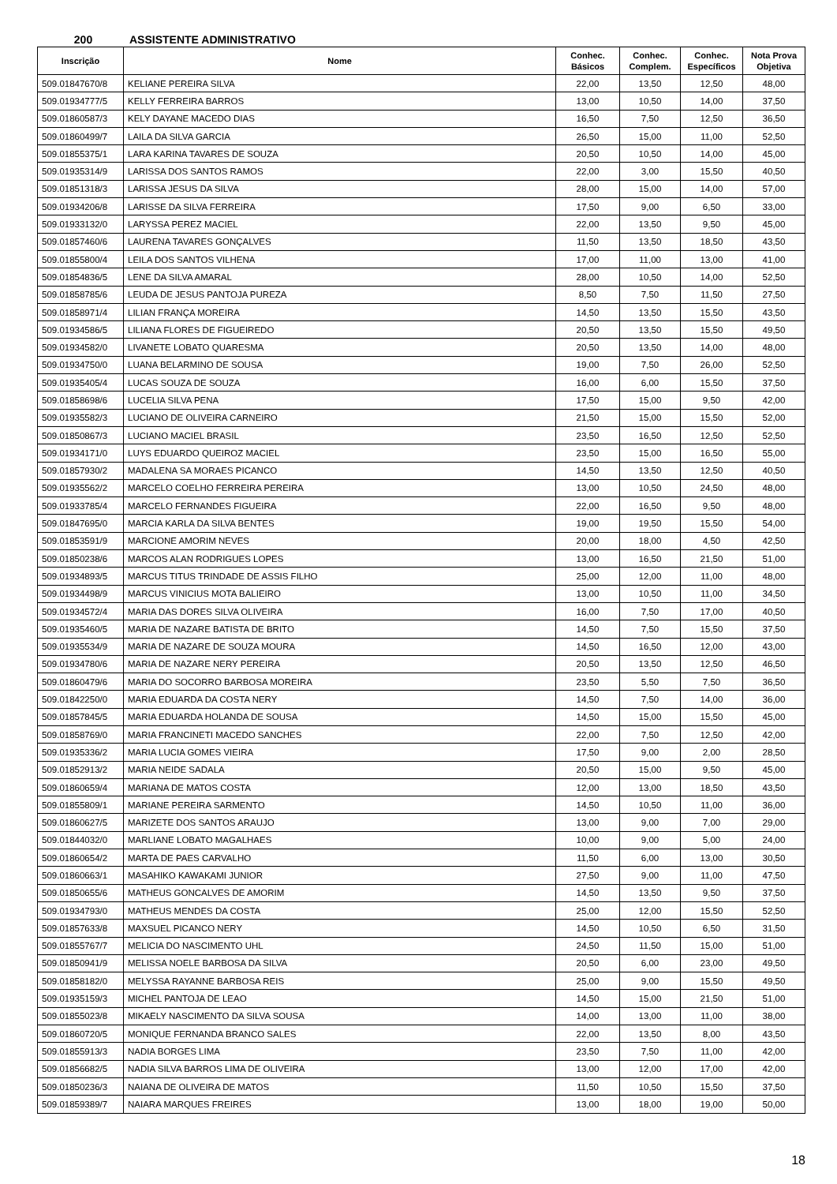200 ASSISTENTE ADMINISTRATIVO
| Inscrição | Nome | Conhec. Básicos | Conhec. Complem. | Conhec. Específicos | Nota Prova Objetiva |
| --- | --- | --- | --- | --- | --- |
| 509.01847670/8 | KELIANE PEREIRA SILVA | 22,00 | 13,50 | 12,50 | 48,00 |
| 509.01934777/5 | KELLY FERREIRA BARROS | 13,00 | 10,50 | 14,00 | 37,50 |
| 509.01860587/3 | KELY DAYANE MACEDO DIAS | 16,50 | 7,50 | 12,50 | 36,50 |
| 509.01860499/7 | LAILA DA SILVA GARCIA | 26,50 | 15,00 | 11,00 | 52,50 |
| 509.01855375/1 | LARA KARINA TAVARES DE SOUZA | 20,50 | 10,50 | 14,00 | 45,00 |
| 509.01935314/9 | LARISSA DOS SANTOS RAMOS | 22,00 | 3,00 | 15,50 | 40,50 |
| 509.01851318/3 | LARISSA JESUS DA SILVA | 28,00 | 15,00 | 14,00 | 57,00 |
| 509.01934206/8 | LARISSE DA SILVA FERREIRA | 17,50 | 9,00 | 6,50 | 33,00 |
| 509.01933132/0 | LARYSSA PEREZ MACIEL | 22,00 | 13,50 | 9,50 | 45,00 |
| 509.01857460/6 | LAURENA TAVARES GONÇALVES | 11,50 | 13,50 | 18,50 | 43,50 |
| 509.01855800/4 | LEILA DOS SANTOS VILHENA | 17,00 | 11,00 | 13,00 | 41,00 |
| 509.01854836/5 | LENE DA SILVA AMARAL | 28,00 | 10,50 | 14,00 | 52,50 |
| 509.01858785/6 | LEUDA DE JESUS PANTOJA PUREZA | 8,50 | 7,50 | 11,50 | 27,50 |
| 509.01858971/4 | LILIAN FRANÇA MOREIRA | 14,50 | 13,50 | 15,50 | 43,50 |
| 509.01934586/5 | LILIANA FLORES DE FIGUEIREDO | 20,50 | 13,50 | 15,50 | 49,50 |
| 509.01934582/0 | LIVANETE LOBATO QUARESMA | 20,50 | 13,50 | 14,00 | 48,00 |
| 509.01934750/0 | LUANA BELARMINO DE SOUSA | 19,00 | 7,50 | 26,00 | 52,50 |
| 509.01935405/4 | LUCAS SOUZA DE SOUZA | 16,00 | 6,00 | 15,50 | 37,50 |
| 509.01858698/6 | LUCELIA SILVA PENA | 17,50 | 15,00 | 9,50 | 42,00 |
| 509.01935582/3 | LUCIANO DE OLIVEIRA CARNEIRO | 21,50 | 15,00 | 15,50 | 52,00 |
| 509.01850867/3 | LUCIANO MACIEL BRASIL | 23,50 | 16,50 | 12,50 | 52,50 |
| 509.01934171/0 | LUYS EDUARDO QUEIROZ MACIEL | 23,50 | 15,00 | 16,50 | 55,00 |
| 509.01857930/2 | MADALENA SA MORAES PICANCO | 14,50 | 13,50 | 12,50 | 40,50 |
| 509.01935562/2 | MARCELO COELHO FERREIRA PEREIRA | 13,00 | 10,50 | 24,50 | 48,00 |
| 509.01933785/4 | MARCELO FERNANDES FIGUEIRA | 22,00 | 16,50 | 9,50 | 48,00 |
| 509.01847695/0 | MARCIA KARLA DA SILVA BENTES | 19,00 | 19,50 | 15,50 | 54,00 |
| 509.01853591/9 | MARCIONE AMORIM NEVES | 20,00 | 18,00 | 4,50 | 42,50 |
| 509.01850238/6 | MARCOS ALAN RODRIGUES LOPES | 13,00 | 16,50 | 21,50 | 51,00 |
| 509.01934893/5 | MARCUS TITUS TRINDADE DE ASSIS FILHO | 25,00 | 12,00 | 11,00 | 48,00 |
| 509.01934498/9 | MARCUS VINICIUS MOTA BALIEIRO | 13,00 | 10,50 | 11,00 | 34,50 |
| 509.01934572/4 | MARIA DAS DORES SILVA OLIVEIRA | 16,00 | 7,50 | 17,00 | 40,50 |
| 509.01935460/5 | MARIA DE NAZARE BATISTA DE BRITO | 14,50 | 7,50 | 15,50 | 37,50 |
| 509.01935534/9 | MARIA DE NAZARE DE SOUZA MOURA | 14,50 | 16,50 | 12,00 | 43,00 |
| 509.01934780/6 | MARIA DE NAZARE NERY PEREIRA | 20,50 | 13,50 | 12,50 | 46,50 |
| 509.01860479/6 | MARIA DO SOCORRO BARBOSA MOREIRA | 23,50 | 5,50 | 7,50 | 36,50 |
| 509.01842250/0 | MARIA EDUARDA DA COSTA NERY | 14,50 | 7,50 | 14,00 | 36,00 |
| 509.01857845/5 | MARIA EDUARDA HOLANDA DE SOUSA | 14,50 | 15,00 | 15,50 | 45,00 |
| 509.01858769/0 | MARIA FRANCINETI MACEDO SANCHES | 22,00 | 7,50 | 12,50 | 42,00 |
| 509.01935336/2 | MARIA LUCIA GOMES VIEIRA | 17,50 | 9,00 | 2,00 | 28,50 |
| 509.01852913/2 | MARIA NEIDE SADALA | 20,50 | 15,00 | 9,50 | 45,00 |
| 509.01860659/4 | MARIANA DE MATOS COSTA | 12,00 | 13,00 | 18,50 | 43,50 |
| 509.01855809/1 | MARIANE PEREIRA SARMENTO | 14,50 | 10,50 | 11,00 | 36,00 |
| 509.01860627/5 | MARIZETE DOS SANTOS ARAUJO | 13,00 | 9,00 | 7,00 | 29,00 |
| 509.01844032/0 | MARLIANE LOBATO MAGALHAES | 10,00 | 9,00 | 5,00 | 24,00 |
| 509.01860654/2 | MARTA DE PAES CARVALHO | 11,50 | 6,00 | 13,00 | 30,50 |
| 509.01860663/1 | MASAHIKO KAWAKAMI JUNIOR | 27,50 | 9,00 | 11,00 | 47,50 |
| 509.01850655/6 | MATHEUS GONCALVES DE AMORIM | 14,50 | 13,50 | 9,50 | 37,50 |
| 509.01934793/0 | MATHEUS MENDES DA COSTA | 25,00 | 12,00 | 15,50 | 52,50 |
| 509.01857633/8 | MAXSUEL PICANCO NERY | 14,50 | 10,50 | 6,50 | 31,50 |
| 509.01855767/7 | MELICIA DO NASCIMENTO UHL | 24,50 | 11,50 | 15,00 | 51,00 |
| 509.01850941/9 | MELISSA NOELE BARBOSA DA SILVA | 20,50 | 6,00 | 23,00 | 49,50 |
| 509.01858182/0 | MELYSSA RAYANNE BARBOSA REIS | 25,00 | 9,00 | 15,50 | 49,50 |
| 509.01935159/3 | MICHEL PANTOJA DE LEAO | 14,50 | 15,00 | 21,50 | 51,00 |
| 509.01855023/8 | MIKAELY NASCIMENTO DA SILVA SOUSA | 14,00 | 13,00 | 11,00 | 38,00 |
| 509.01860720/5 | MONIQUE FERNANDA BRANCO SALES | 22,00 | 13,50 | 8,00 | 43,50 |
| 509.01855913/3 | NADIA BORGES LIMA | 23,50 | 7,50 | 11,00 | 42,00 |
| 509.01856682/5 | NADIA SILVA BARROS LIMA DE OLIVEIRA | 13,00 | 12,00 | 17,00 | 42,00 |
| 509.01850236/3 | NAIANA DE OLIVEIRA DE MATOS | 11,50 | 10,50 | 15,50 | 37,50 |
| 509.01859389/7 | NAIARA MARQUES FREIRES | 13,00 | 18,00 | 19,00 | 50,00 |
18